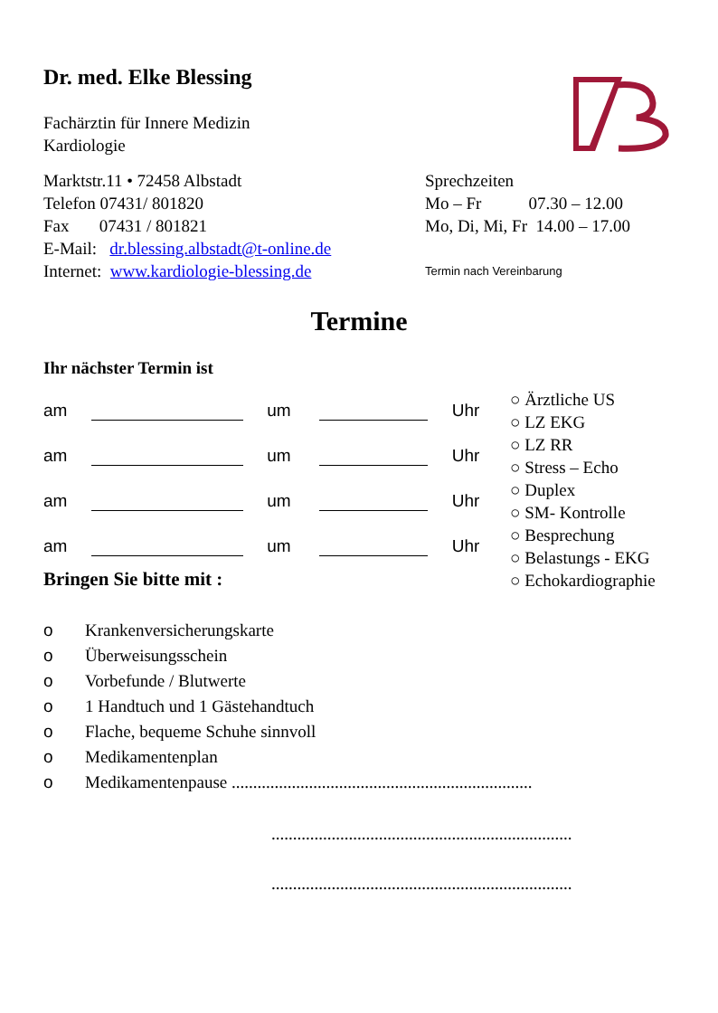Dr. med. Elke Blessing
Fachärztin für Innere Medizin
Kardiologie
Marktstr.11 • 72458 Albstadt
Telefon 07431/ 801820
Fax 07431 / 801821
E-Mail: dr.blessing.albstadt@t-online.de
Internet: www.kardiologie-blessing.de
Sprechzeiten
Mo – Fr 07.30 – 12.00
Mo, Di, Mi, Fr 14.00 – 17.00
Termin nach Vereinbarung
Termine
Ihr nächster Termin ist
am um Uhr
am um Uhr
am um Uhr
am um Uhr
○ Ärztliche US
○ LZ EKG
○ LZ RR
○ Stress – Echo
○ Duplex
○ SM- Kontrolle
○ Besprechung
○ Belastungs - EKG
○ Echokardiographie
Bringen Sie bitte mit :
o Krankenversicherungskarte
o Überweisungsschein
o Vorbefunde / Blutwerte
o 1 Handtuch und 1 Gästehandtuch
o Flache, bequeme Schuhe sinnvoll
o Medikamentenplan
o Medikamentenpause ......................................................................
......................................................................
......................................................................